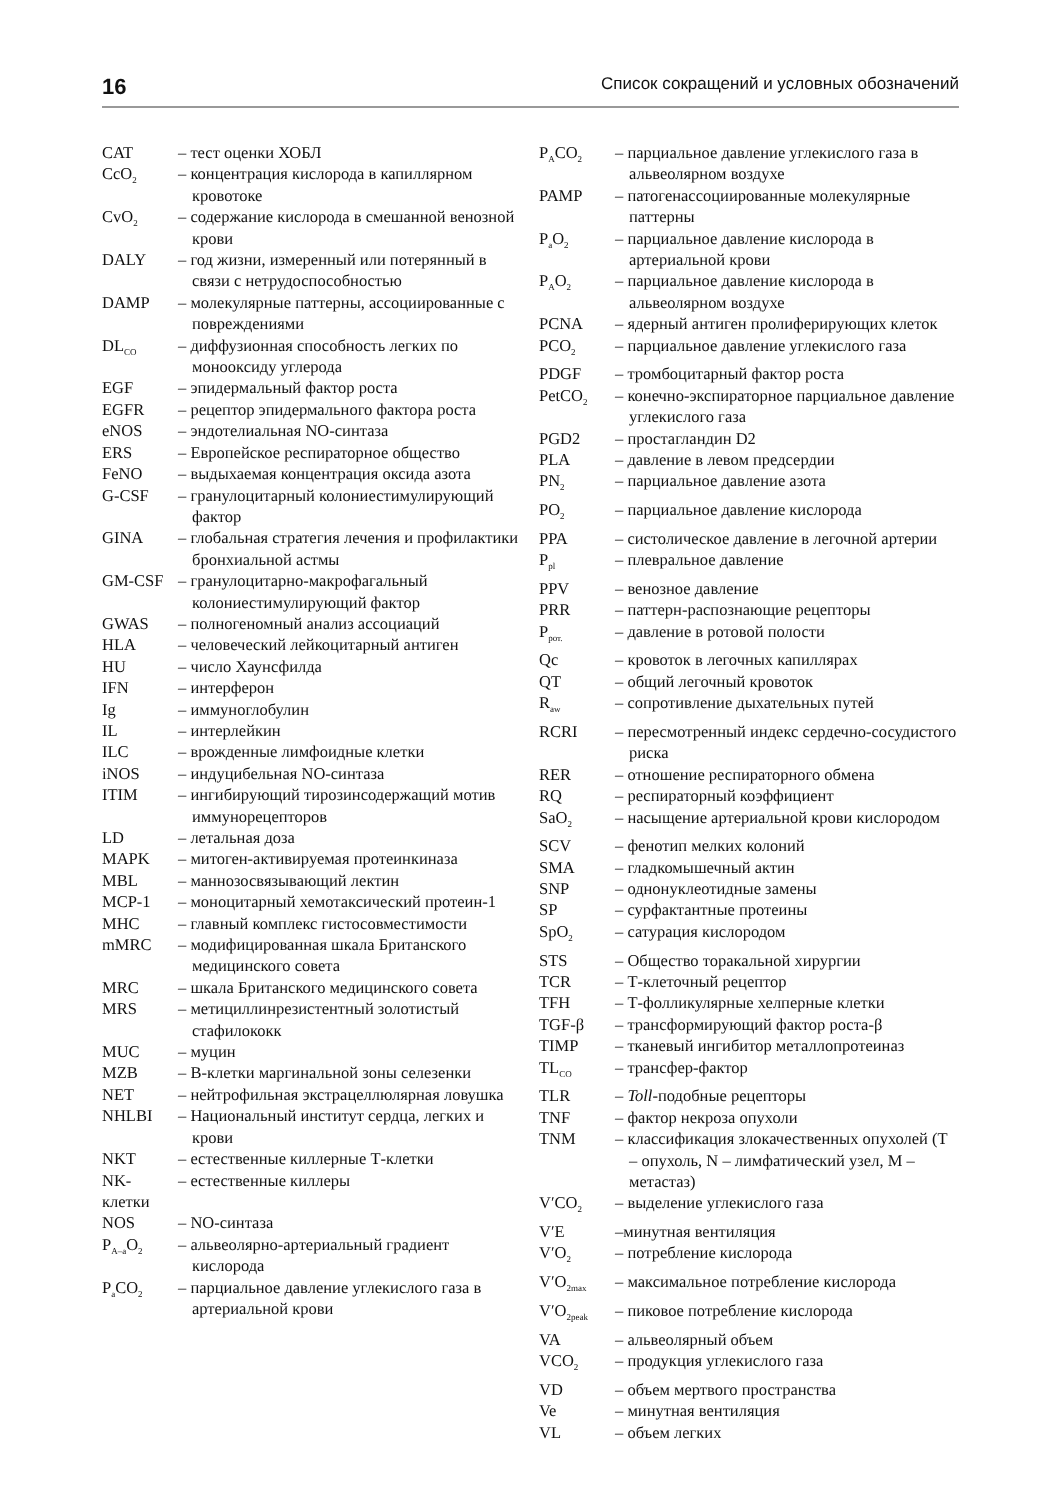16 Список сокращений и условных обозначений
CAT – тест оценки ХОБЛ
CcO<sub>2</sub> – концентрация кислорода в капиллярном кровотоке
CvO<sub>2</sub> – содержание кислорода в смешанной венозной крови
DALY – год жизни, измеренный или потерянный в связи с нетрудоспособностью
DAMP – молекулярные паттерны, ассоциированные с повреждениями
DL<sub>CO</sub> – диффузионная способность легких по монооксиду углерода
EGF – эпидермальный фактор роста
EGFR – рецептор эпидермального фактора роста
eNOS – эндотелиальная NO-синтаза
ERS – Европейское респираторное общество
FeNO – выдыхаемая концентрация оксида азота
G-CSF – гранулоцитарный колониестимулирующий фактор
GINA – глобальная стратегия лечения и профилактики бронхиальной астмы
GM-CSF – гранулоцитарно-макрофагальный колониестимулирующий фактор
GWAS – полногеномный анализ ассоциаций
HLA – человеческий лейкоцитарный антиген
HU – число Хаунсфилда
IFN – интерферон
Ig – иммуноглобулин
IL – интерлейкин
ILC – врожденные лимфоидные клетки
iNOS – индуцибельная NO-синтаза
ITIM – ингибирующий тирозинсодержащий мотив иммунорецепторов
LD – летальная доза
MAPK – митоген-активируемая протеинкиназа
MBL – маннозосвязывающий лектин
MCP-1 – моноцитарный хемотаксический протеин-1
MHC – главный комплекс гистосовместимости
mMRC – модифицированная шкала Британского медицинского совета
MRC – шкала Британского медицинского совета
MRS – метициллинрезистентный золотистый стафилококк
MUC – муцин
MZB – В-клетки маргинальной зоны селезенки
NET – нейтрофильная экстрацеллюлярная ловушка
NHLBI – Национальный институт сердца, легких и крови
NKT – естественные киллерные Т-клетки
NK-клетки – естественные киллеры
NOS – NO-синтаза
P<sub>A–a</sub>O<sub>2</sub> – альвеолярно-артериальный градиент кислорода
P<sub>a</sub>CO<sub>2</sub> – парциальное давление углекислого газа в артериальной крови
P<sub>A</sub>CO<sub>2</sub> – парциальное давление углекислого газа в альвеолярном воздухе
PAMP – патогенассоциированные молекулярные паттерны
P<sub>a</sub>O<sub>2</sub> – парциальное давление кислорода в артериальной крови
P<sub>A</sub>O<sub>2</sub> – парциальное давление кислорода в альвеолярном воздухе
PCNA – ядерный антиген пролиферирующих клеток
PCO<sub>2</sub> – парциальное давление углекислого газа
PDGF – тромбоцитарный фактор роста
PetCO<sub>2</sub> – конечно-экспираторное парциальное давление углекислого газа
PGD2 – простагландин D2
PLA – давление в левом предсердии
PN<sub>2</sub> – парциальное давление азота
PO<sub>2</sub> – парциальное давление кислорода
PPA – систолическое давление в легочной артерии
P<sub>pl</sub> – плевральное давление
PPV – венозное давление
PRR – паттерн-распознающие рецепторы
P<sub>рот.</sub> – давление в ротовой полости
Qc – кровоток в легочных капиллярах
QT – общий легочный кровоток
R<sub>aw</sub> – сопротивление дыхательных путей
RCRI – пересмотренный индекс сердечно-сосудистого риска
RER – отношение респираторного обмена
RQ – респираторный коэффициент
SaO<sub>2</sub> – насыщение артериальной крови кислородом
SCV – фенотип мелких колоний
SMA – гладкомышечный актин
SNP – однонуклеотидные замены
SP – сурфактантные протеины
SpO<sub>2</sub> – сатурация кислородом
STS – Общество торакальной хирургии
TCR – Т-клеточный рецептор
TFH – Т-фолликулярные хелперные клетки
TGF-β – трансформирующий фактор роста-β
TIMP – тканевый ингибитор металлопротеиназ
TL<sub>CO</sub> – трансфер-фактор
TLR – Toll-подобные рецепторы
TNF – фактор некроза опухоли
TNM – классификация злокачественных опухолей (T – опухоль, N – лимфатический узел, M – метастаз)
V′CO<sub>2</sub> – выделение углекислого газа
V′E –минутная вентиляция
V′O<sub>2</sub> – потребление кислорода
V′O<sub>2max</sub> – максимальное потребление кислорода
V′O<sub>2peak</sub> – пиковое потребление кислорода
VA – альвеолярный объем
VCO<sub>2</sub> – продукция углекислого газа
VD – объем мертвого пространства
Ve – минутная вентиляция
VL – объем легких